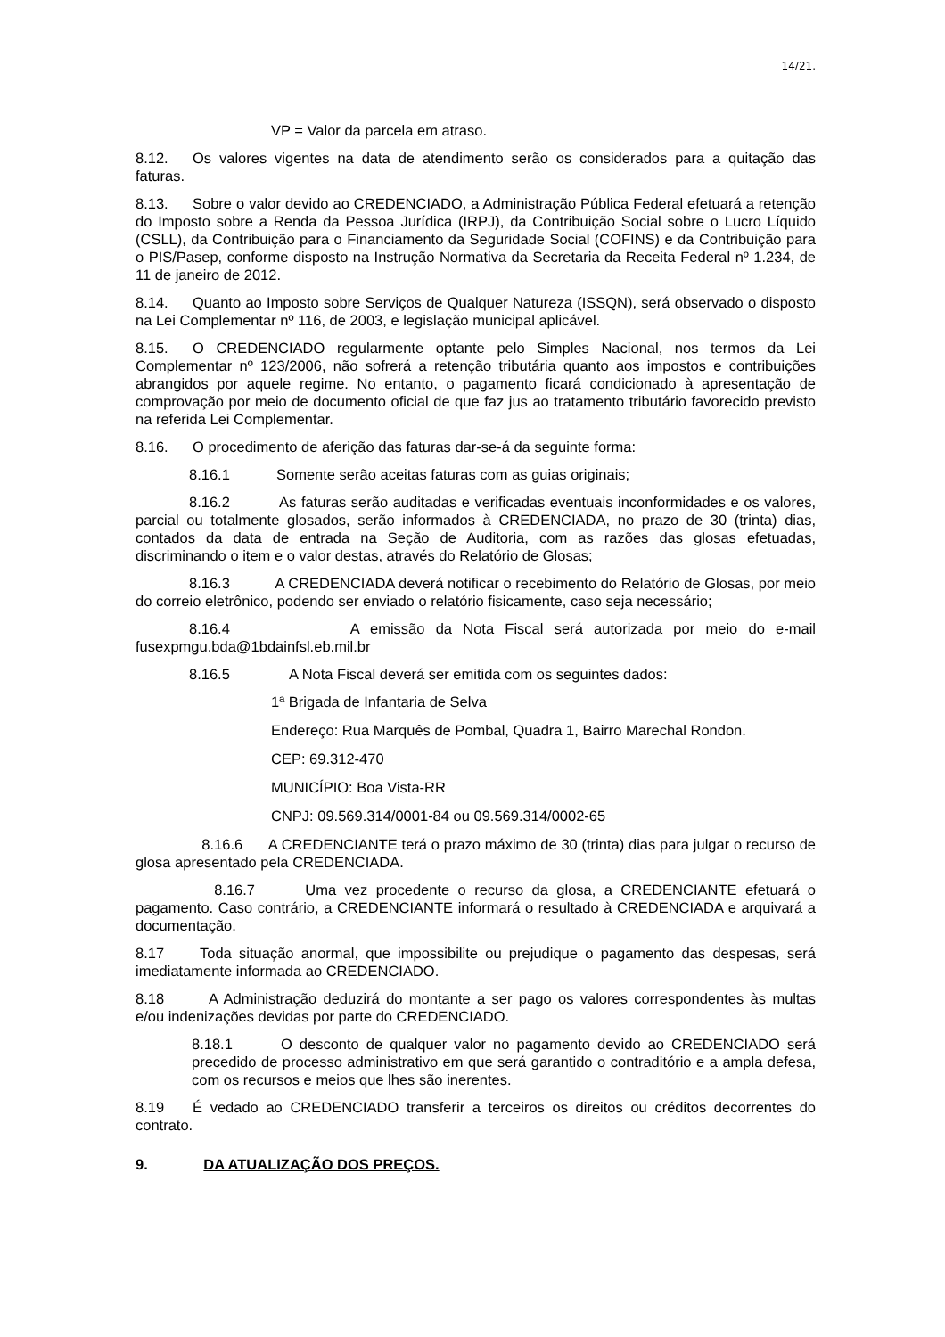14/21.
VP = Valor da parcela em atraso.
8.12. Os valores vigentes na data de atendimento serão os considerados para a quitação das faturas.
8.13. Sobre o valor devido ao CREDENCIADO, a Administração Pública Federal efetuará a retenção do Imposto sobre a Renda da Pessoa Jurídica (IRPJ), da Contribuição Social sobre o Lucro Líquido (CSLL), da Contribuição para o Financiamento da Seguridade Social (COFINS) e da Contribuição para o PIS/Pasep, conforme disposto na Instrução Normativa da Secretaria da Receita Federal nº 1.234, de 11 de janeiro de 2012.
8.14. Quanto ao Imposto sobre Serviços de Qualquer Natureza (ISSQN), será observado o disposto na Lei Complementar nº 116, de 2003, e legislação municipal aplicável.
8.15. O CREDENCIADO regularmente optante pelo Simples Nacional, nos termos da Lei Complementar nº 123/2006, não sofrerá a retenção tributária quanto aos impostos e contribuições abrangidos por aquele regime. No entanto, o pagamento ficará condicionado à apresentação de comprovação por meio de documento oficial de que faz jus ao tratamento tributário favorecido previsto na referida Lei Complementar.
8.16. O procedimento de aferição das faturas dar-se-á da seguinte forma:
8.16.1 Somente serão aceitas faturas com as guias originais;
8.16.2 As faturas serão auditadas e verificadas eventuais inconformidades e os valores, parcial ou totalmente glosados, serão informados à CREDENCIADA, no prazo de 30 (trinta) dias, contados da data de entrada na Seção de Auditoria, com as razões das glosas efetuadas, discriminando o item e o valor destas, através do Relatório de Glosas;
8.16.3 A CREDENCIADA deverá notificar o recebimento do Relatório de Glosas, por meio do correio eletrônico, podendo ser enviado o relatório fisicamente, caso seja necessário;
8.16.4 A emissão da Nota Fiscal será autorizada por meio do e-mail fusexpmgu.bda@1bdainfsl.eb.mil.br
8.16.5 A Nota Fiscal deverá ser emitida com os seguintes dados:
1ª Brigada de Infantaria de Selva
Endereço: Rua Marquês de Pombal, Quadra 1, Bairro Marechal Rondon.
CEP: 69.312-470
MUNICÍPIO: Boa Vista-RR
CNPJ: 09.569.314/0001-84 ou 09.569.314/0002-65
8.16.6 A CREDENCIANTE terá o prazo máximo de 30 (trinta) dias para julgar o recurso de glosa apresentado pela CREDENCIADA.
8.16.7 Uma vez procedente o recurso da glosa, a CREDENCIANTE efetuará o pagamento. Caso contrário, a CREDENCIANTE informará o resultado à CREDENCIADA e arquivará a documentação.
8.17 Toda situação anormal, que impossibilite ou prejudique o pagamento das despesas, será imediatamente informada ao CREDENCIADO.
8.18 A Administração deduzirá do montante a ser pago os valores correspondentes às multas e/ou indenizações devidas por parte do CREDENCIADO.
8.18.1 O desconto de qualquer valor no pagamento devido ao CREDENCIADO será precedido de processo administrativo em que será garantido o contraditório e a ampla defesa, com os recursos e meios que lhes são inerentes.
8.19 É vedado ao CREDENCIADO transferir a terceiros os direitos ou créditos decorrentes do contrato.
9. DA ATUALIZAÇÃO DOS PREÇOS.